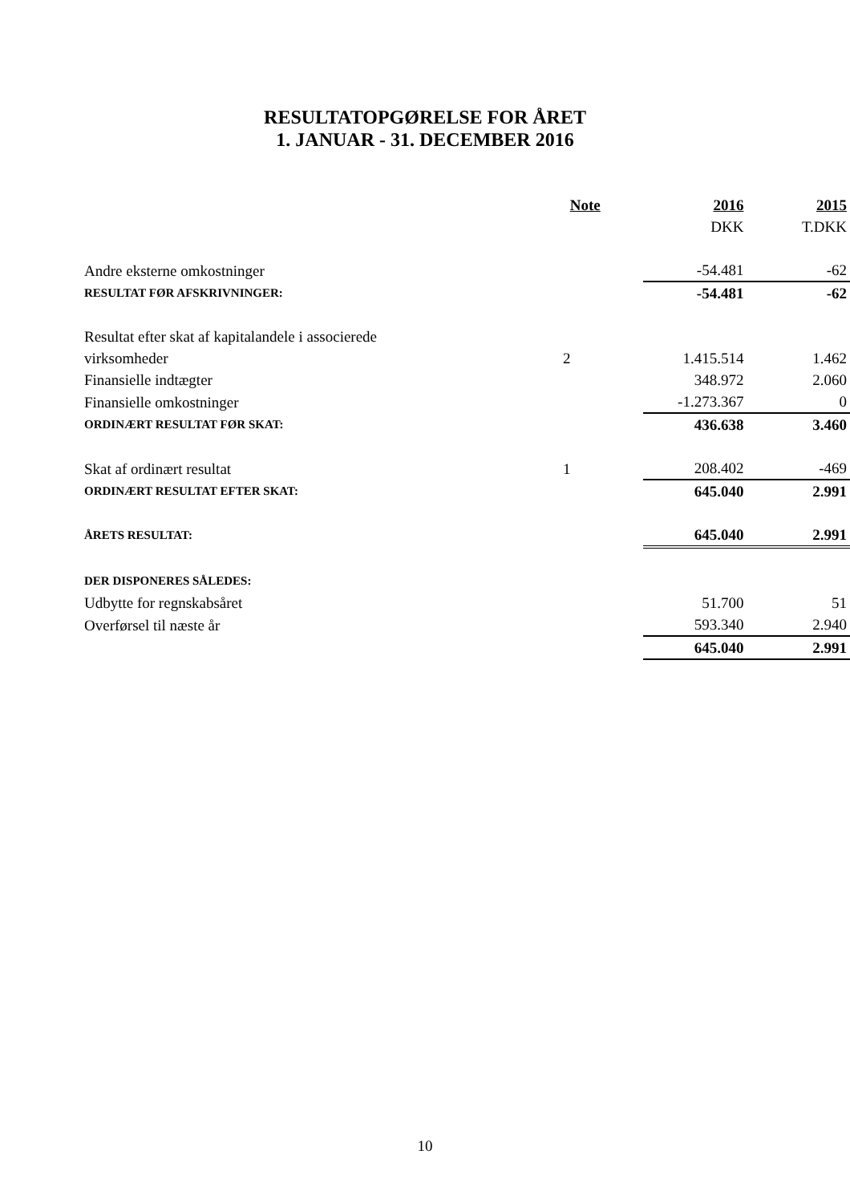RESULTATOPGØRELSE FOR ÅRET
1. JANUAR - 31. DECEMBER 2016
| | Note | 2016 | 2015 |
| | | DKK | T.DKK |
| Andre eksterne omkostninger | | -54.481 | -62 |
| RESULTAT FØR AFSKRIVNINGER: | | -54.481 | -62 |
| Resultat efter skat af kapitalandele i associerede | | | |
| virksomheder | 2 | 1.415.514 | 1.462 |
| Finansielle indtægter | | 348.972 | 2.060 |
| Finansielle omkostninger | | -1.273.367 | 0 |
| ORDINÆRT RESULTAT FØR SKAT: | | 436.638 | 3.460 |
| Skat af ordinært resultat | 1 | 208.402 | -469 |
| ORDINÆRT RESULTAT EFTER SKAT: | | 645.040 | 2.991 |
| ÅRETS RESULTAT: | | 645.040 | 2.991 |
| DER DISPONERES SÅLEDES: | | | |
| Udbytte for regnskabsåret | | 51.700 | 51 |
| Overførsel til næste år | | 593.340 | 2.940 |
| | | 645.040 | 2.991 |
10